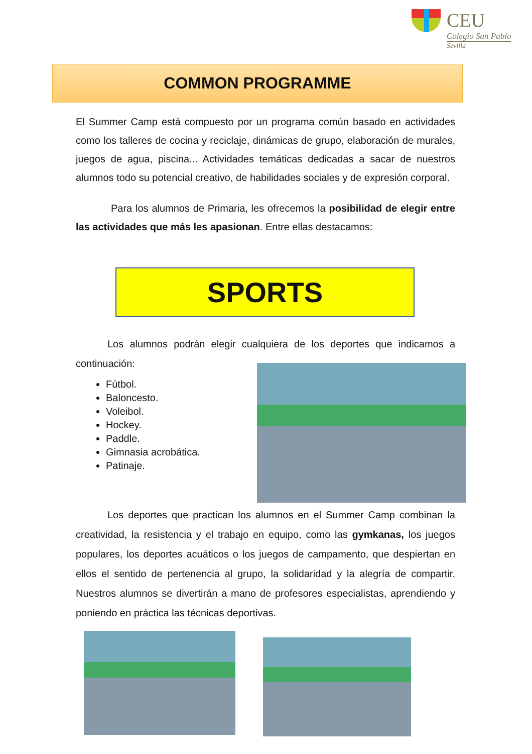CEU
Colegio San Pablo
Sevilla
COMMON PROGRAMME
El Summer Camp está compuesto por un programa común basado en actividades como los talleres de cocina y reciclaje, dinámicas de grupo, elaboración de murales, juegos de agua, piscina... Actividades temáticas dedicadas a sacar de nuestros alumnos todo su potencial creativo, de habilidades sociales y de expresión corporal.
Para los alumnos de Primaria, les ofrecemos la posibilidad de elegir entre las actividades que más les apasionan. Entre ellas destacamos:
SPORTS
Los alumnos podrán elegir cualquiera de los deportes que indicamos a continuación:
Fútbol.
Baloncesto.
Voleibol.
Hockey.
Paddle.
Gimnasia acrobática.
Patinaje.
Los deportes que practican los alumnos en el Summer Camp combinan la creatividad, la resistencia y el trabajo en equipo, como las gymkanas, los juegos populares, los deportes acuáticos o los juegos de campamento, que despiertan en ellos el sentido de pertenencia al grupo, la solidaridad y la alegría de compartir. Nuestros alumnos se divertirán a mano de profesores especialistas, aprendiendo y poniendo en práctica las técnicas deportivas.